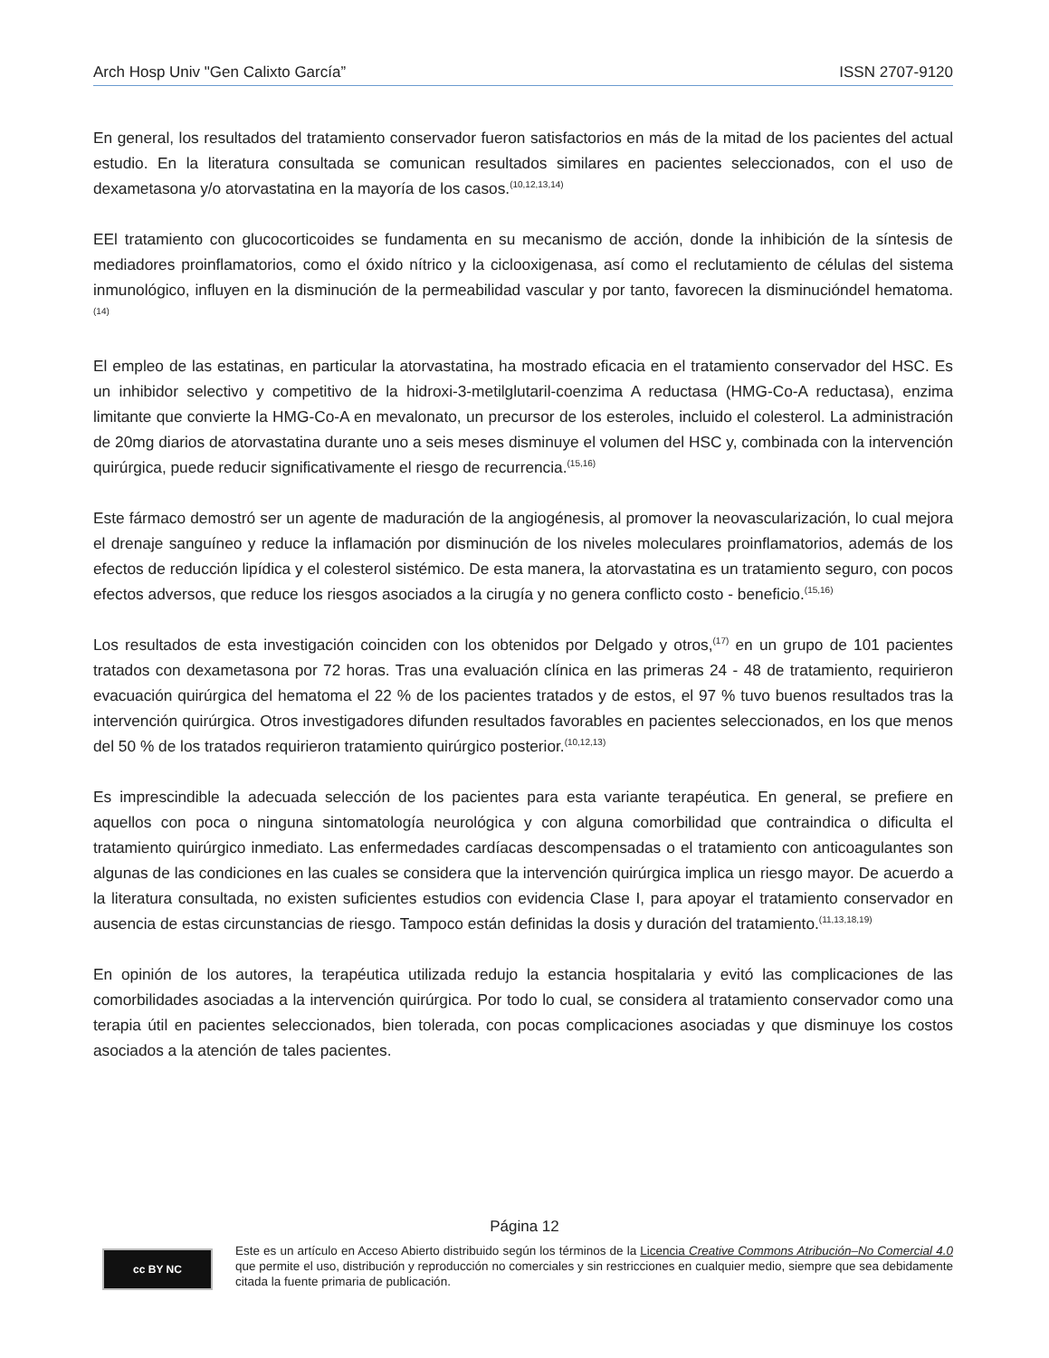Arch Hosp Univ "Gen Calixto García” ISSN 2707-9120
En general, los resultados del tratamiento conservador fueron satisfactorios en más de la mitad de los pacientes del actual estudio. En la literatura consultada se comunican resultados similares en pacientes seleccionados, con el uso de dexametasona y/o atorvastatina en la mayoría de los casos.<sup>(10,12,13,14)</sup>
EEl tratamiento con glucocorticoides se fundamenta en su mecanismo de acción, donde la inhibición de la síntesis de mediadores proinflamatorios, como el óxido nítrico y la ciclooxigenasa, así como el reclutamiento de células del sistema inmunológico, influyen en la disminución de la permeabilidad vascular y por tanto, favorecen la disminucióndel hematoma.<sup>(14)</sup>
El empleo de las estatinas, en particular la atorvastatina, ha mostrado eficacia en el tratamiento conservador del HSC. Es un inhibidor selectivo y competitivo de la hidroxi-3-metilglutaril-coenzima A reductasa (HMG-Co-A reductasa), enzima limitante que convierte la HMG-Co-A en mevalonato, un precursor de los esteroles, incluido el colesterol. La administración de 20mg diarios de atorvastatina durante uno a seis meses disminuye el volumen del HSC y, combinada con la intervención quirúrgica, puede reducir significativamente el riesgo de recurrencia.<sup>(15,16)</sup>
Este fármaco demostró ser un agente de maduración de la angiogénesis, al promover la neovascularización, lo cual mejora el drenaje sanguíneo y reduce la inflamación por disminución de los niveles moleculares proinflamatorios, además de los efectos de reducción lipídica y el colesterol sistémico. De esta manera, la atorvastatina es un tratamiento seguro, con pocos efectos adversos, que reduce los riesgos asociados a la cirugía y no genera conflicto costo - beneficio.<sup>(15,16)</sup>
Los resultados de esta investigación coinciden con los obtenidos por Delgado y otros,<sup>(17)</sup> en un grupo de 101 pacientes tratados con dexametasona por 72 horas. Tras una evaluación clínica en las primeras 24 - 48 de tratamiento, requirieron evacuación quirúrgica del hematoma el 22 % de los pacientes tratados y de estos, el 97 % tuvo buenos resultados tras la intervención quirúrgica. Otros investigadores difunden resultados favorables en pacientes seleccionados, en los que menos del 50 % de los tratados requirieron tratamiento quirúrgico posterior.<sup>(10,12,13)</sup>
Es imprescindible la adecuada selección de los pacientes para esta variante terapéutica. En general, se prefiere en aquellos con poca o ninguna sintomatología neurológica y con alguna comorbilidad que contraindica o dificulta el tratamiento quirúrgico inmediato. Las enfermedades cardíacas descompensadas o el tratamiento con anticoagulantes son algunas de las condiciones en las cuales se considera que la intervención quirúrgica implica un riesgo mayor. De acuerdo a la literatura consultada, no existen suficientes estudios con evidencia Clase I, para apoyar el tratamiento conservador en ausencia de estas circunstancias de riesgo. Tampoco están definidas la dosis y duración del tratamiento.<sup>(11,13,18,19)</sup>
En opinión de los autores, la terapéutica utilizada redujo la estancia hospitalaria y evitó las complicaciones de las comorbilidades asociadas a la intervención quirúrgica. Por todo lo cual, se considera al tratamiento conservador como una terapia útil en pacientes seleccionados, bien tolerada, con pocas complicaciones asociadas y que disminuye los costos asociados a la atención de tales pacientes.
Página 12
cc BY NC
Este es un artículo en Acceso Abierto distribuido según los términos de la Licencia Creative Commons Atribución–No Comercial 4.0 que permite el uso, distribución y reproducción no comerciales y sin restricciones en cualquier medio, siempre que sea debidamente citada la fuente primaria de publicación.